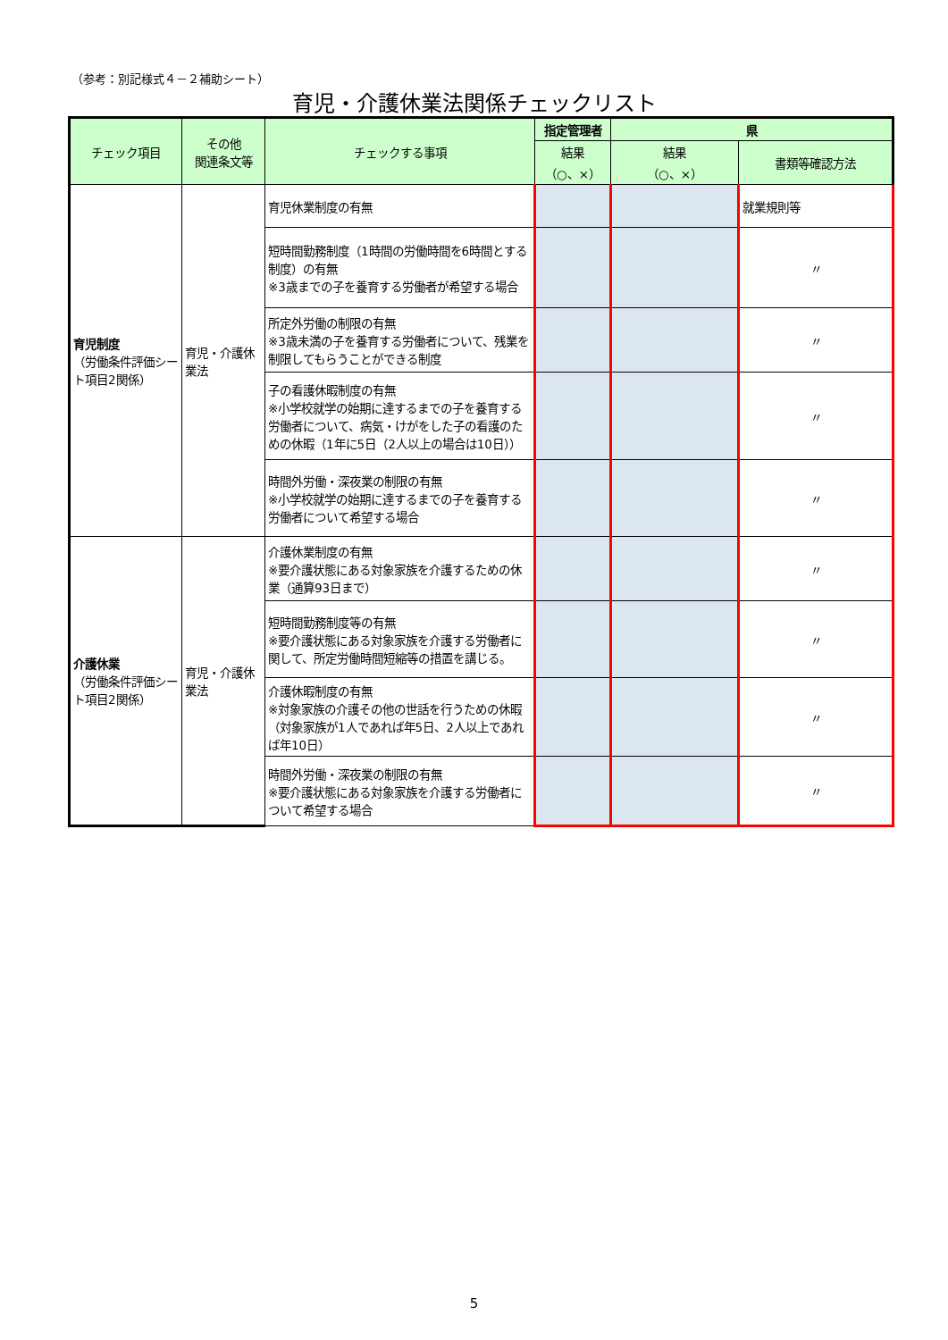（参考：別記様式４－２補助シート）
育児・介護休業法関係チェックリスト
| チェック項目 | その他 関連条文等 | チェックする事項 | 指定管理者 | 県 | |
| --- | --- | --- | --- | --- | --- |
| | | | 結果 （○、×） | 結果 （○、×） | 書類等確認方法 |
| 育児制度 （労働条件評価シート項目2関係） | 育児・介護休業法 | 育児休業制度の有無 | | | 就業規則等 |
| | | 短時間勤務制度（1時間の労働時間を6時間とする制度）の有無 ※3歳までの子を養育する労働者が希望する場合 | | | 〃 |
| | | 所定外労働の制限の有無 ※3歳未満の子を養育する労働者について、残業を制限してもらうことができる制度 | | | 〃 |
| | | 子の看護休暇制度の有無 ※小学校就学の始期に達するまでの子を養育する労働者について、病気・けがをした子の看護のための休暇（1年に5日（2人以上の場合は10日）） | | | 〃 |
| | | 時間外労働・深夜業の制限の有無 ※小学校就学の始期に達するまでの子を養育する労働者について希望する場合 | | | 〃 |
| 介護休業 （労働条件評価シート項目2関係） | 育児・介護休業法 | 介護休業制度の有無 ※要介護状態にある対象家族を介護するための休業（通算93日まで） | | | 〃 |
| | | 短時間勤務制度等の有無 ※要介護状態にある対象家族を介護する労働者に関して、所定労働時間短縮等の措置を講じる。 | | | 〃 |
| | | 介護休暇制度の有無 ※対象家族の介護その他の世話を行うための休暇（対象家族が1人であれば年5日、2人以上であれば年10日） | | | 〃 |
| | | 時間外労働・深夜業の制限の有無 ※要介護状態にある対象家族を介護する労働者について希望する場合 | | | 〃 |
5